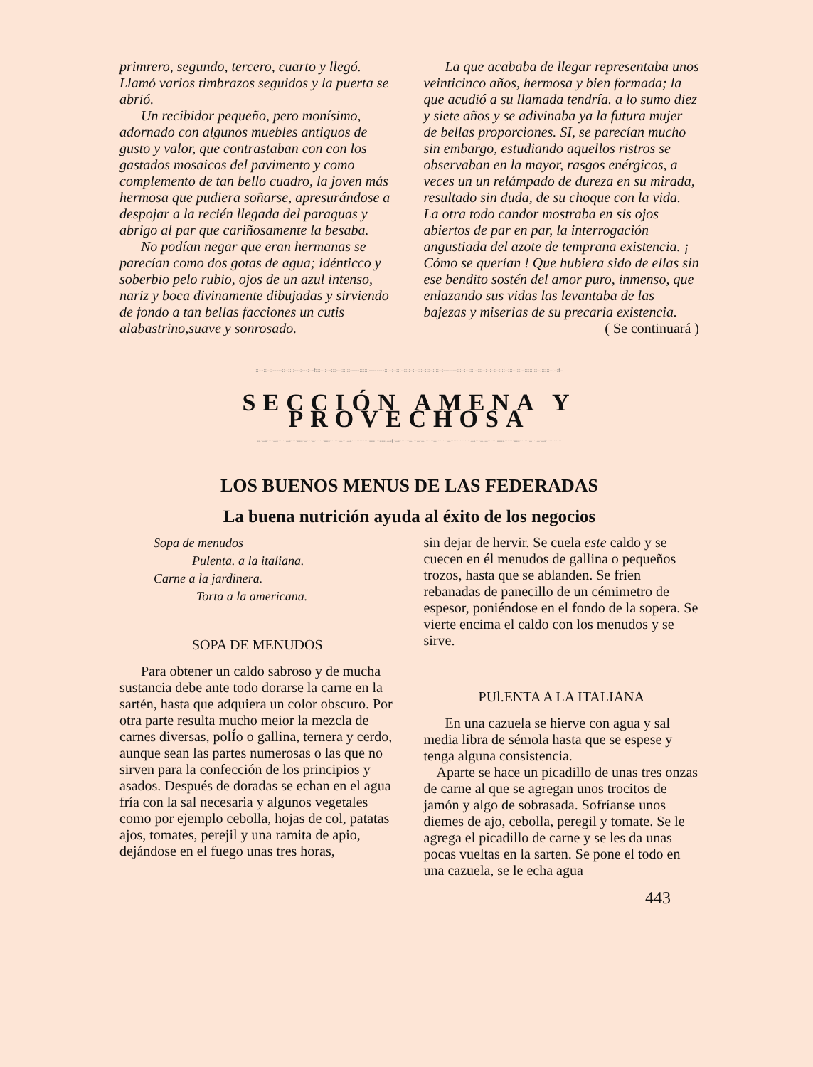primrero, segundo, tercero, cuarto y llegó. Llamó varios timbrazos seguidos y la puerta se abrió.
Un recibidor pequeño, pero monísimo, adornado con algunos muebles antiguos de gusto y valor, que contrastaban con con los gastados mosaicos del pavimento y como complemento de tan bello cuadro, la joven más hermosa que pudiera soñarse, apresurándose a despojar a la recién llegada del paraguas y abrigo al par que cariñosamente la besaba.
No podían negar que eran hermanas se parecían como dos gotas de agua; idénticco y soberbio pelo rubio, ojos de un azul intenso, nariz y boca divinamente dibujadas y sirviendo de fondo a tan bellas facciones un cutis alabastrino,suave y sonrosado.
La que acababa de llegar representaba unos veinticinco años, hermosa y bien formada; la que acudió a su llamada tendría. a lo sumo diez y siete años y se adivinaba ya la futura mujer de bellas proporciones. SI, se parecían mucho sin embargo, estudiando aquellos ristros se observaban en la mayor, rasgos enérgicos, a veces un un relámpado de dureza en su mirada, resultado sin duda, de su choque con la vida. La otra todo candor mostraba en sis ojos abiertos de par en par, la interrogación angustiada del azote de temprana existencia. ¡ Cómo se querían ! Que hubiera sido de ellas sin ese bendito sostén del amor puro, inmenso, que enlazando sus vidas las levantaba de las bajezas y miserias de su precaria existencia. ( Se continuará )
::–-::–::-----::–::::---:---:–-f:::–::–-:::-–::::::-----::::::--------:::–:–:::–::::–:–:::–:::–::::–:-------:::–:–::::–:::–:–:–:–::::–:::–::::–::::::::–::::::–:–:f–
SECCIÓN AMENA Y PROVECHOSA
--:–-::::–-:::::–-::::---:–:::–::::::---::::::–:::–-:::::::::::---:::---:–-(:–-::::::–:::–:–::::::–:::::::–::::::::::::.–-:::–:–::::::----::::::---::::::–:::–:–-::::::::::
LOS BUENOS MENUS DE LAS FEDERADAS
La buena nutrición ayuda al éxito de los negocios
Sopa de menudos
Pulenta. a la italiana.
Carne a la jardinera.
Torta a la americana.
SOPA DE MENUDOS
Para obtener un caldo sabroso y de mucha sustancia debe ante todo dorarse la carne en la sartén, hasta que adquiera un color obscuro. Por otra parte resulta mucho meior la mezcla de carnes diversas, polÍo o gallina, ternera y cerdo, aunque sean las partes numerosas o las que no sirven para la confección de los principios y asados. Después de doradas se echan en el agua fría con la sal necesaria y algunos vegetales como por ejemplo cebolla, hojas de col, patatas ajos, tomates, perejil y una ramita de apio, dejándose en el fuego unas tres horas,
sin dejar de hervir. Se cuela este caldo y se cuecen en él menudos de gallina o pequeños trozos, hasta que se ablanden. Se frien rebanadas de panecillo de un cémimetro de espesor, poniéndose en el fondo de la sopera. Se vierte encima el caldo con los menudos y se sirve.
PUl.ENTA A LA ITALIANA
En una cazuela se hierve con agua y sal media libra de sémola hasta que se espese y tenga alguna consistencia.
Aparte se hace un picadillo de unas tres onzas de carne al que se agregan unos trocitos de jamón y algo de sobrasada. Sofríanse unos diemes de ajo, cebolla, peregil y tomate. Se le agrega el picadillo de carne y se les da unas pocas vueltas en la sarten. Se pone el todo en una cazuela, se le echa agua
443